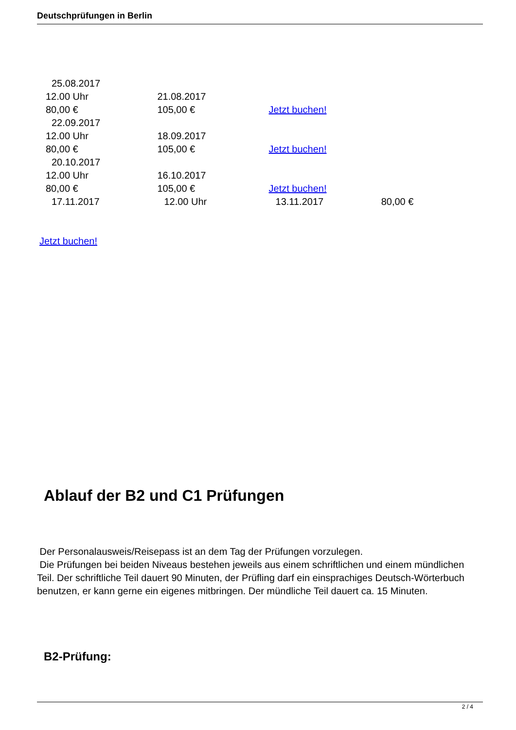Deutschprüfungen in Berlin
| 25.08.2017 | | | |
| 12.00 Uhr | 21.08.2017 | | |
| 80,00 € | 105,00 € | Jetzt buchen! | |
| 22.09.2017 | | | |
| 12.00 Uhr | 18.09.2017 | | |
| 80,00 € | 105,00 € | Jetzt buchen! | |
| 20.10.2017 | | | |
| 12.00 Uhr | 16.10.2017 | | |
| 80,00 € | 105,00 € | Jetzt buchen! | |
| 17.11.2017 | 12.00 Uhr | 13.11.2017 | 80,00 € |
Jetzt buchen!
Ablauf der B2 und C1 Prüfungen
Der Personalausweis/Reisepass ist an dem Tag der Prüfungen vorzulegen.
Die Prüfungen bei beiden Niveaus bestehen jeweils aus einem schriftlichen und einem mündlichen Teil. Der schriftliche Teil dauert 90 Minuten, der Prüfling darf ein einsprachiges Deutsch-Wörterbuch benutzen, er kann gerne ein eigenes mitbringen. Der mündliche Teil dauert ca. 15 Minuten.
B2-Prüfung:
2 / 4